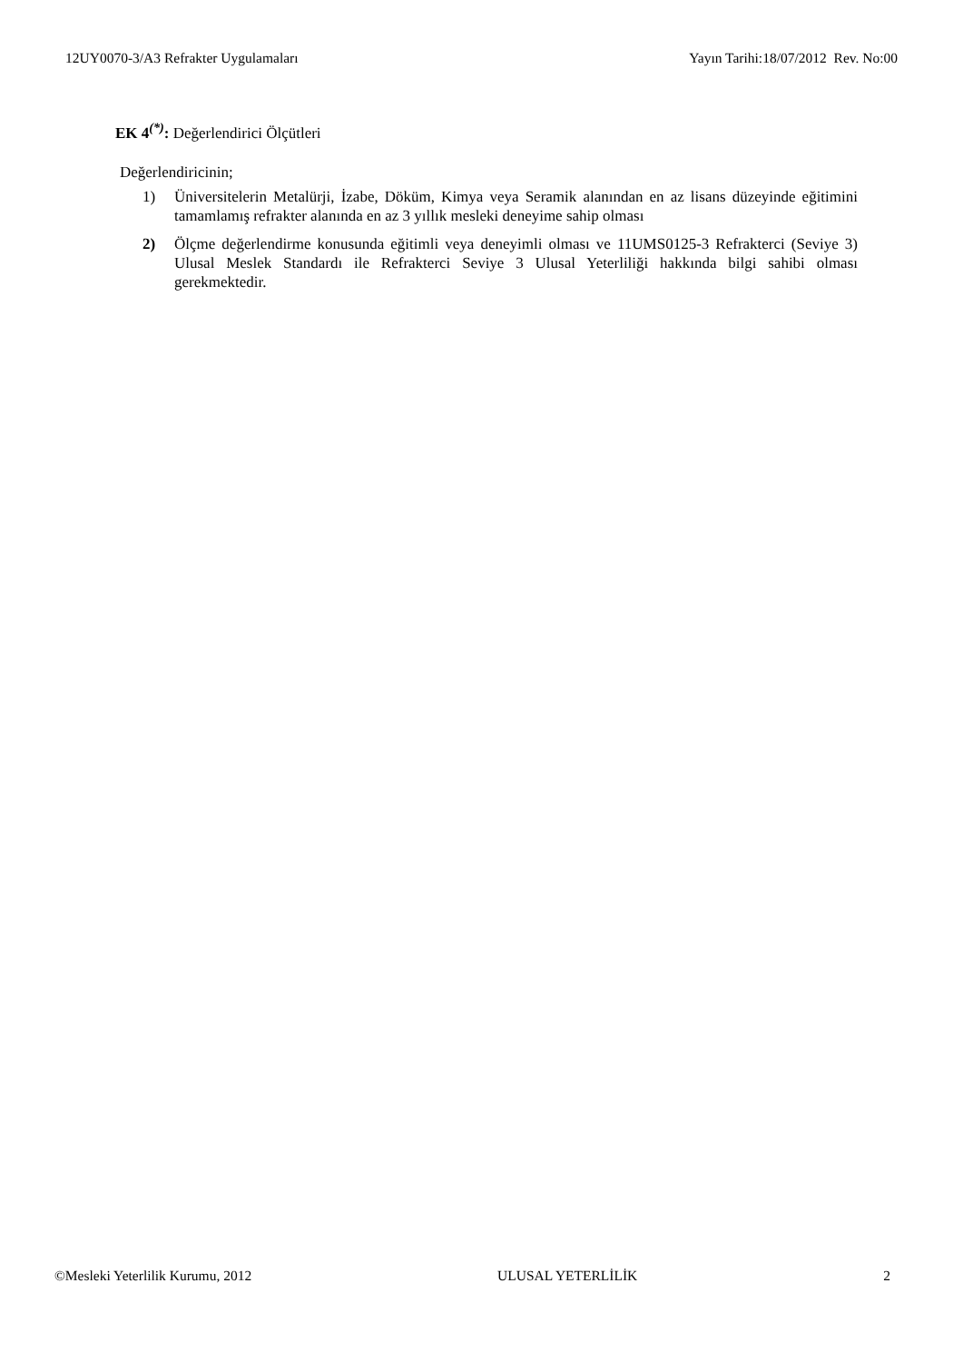12UY0070-3/A3 Refrakter Uygulamaları Yayın Tarihi:18/07/2012 Rev. No:00
EK 4<sup>(*)</sup>: Değerlendirici Ölçütleri
Değerlendiricinin;
1) Üniversitelerin Metalürji, İzabe, Döküm, Kimya veya Seramik alanından en az lisans düzeyinde eğitimini tamamlamış refrakter alanında en az 3 yıllık mesleki deneyime sahip olması
2) Ölçme değerlendirme konusunda eğitimli veya deneyimli olması ve 11UMS0125-3 Refrakterci (Seviye 3) Ulusal Meslek Standardı ile Refrakterci Seviye 3 Ulusal Yeterliliği hakkında bilgi sahibi olması gerekmektedir.
©Mesleki Yeterlilik Kurumu, 2012 ULUSAL YETERLİLİK 2